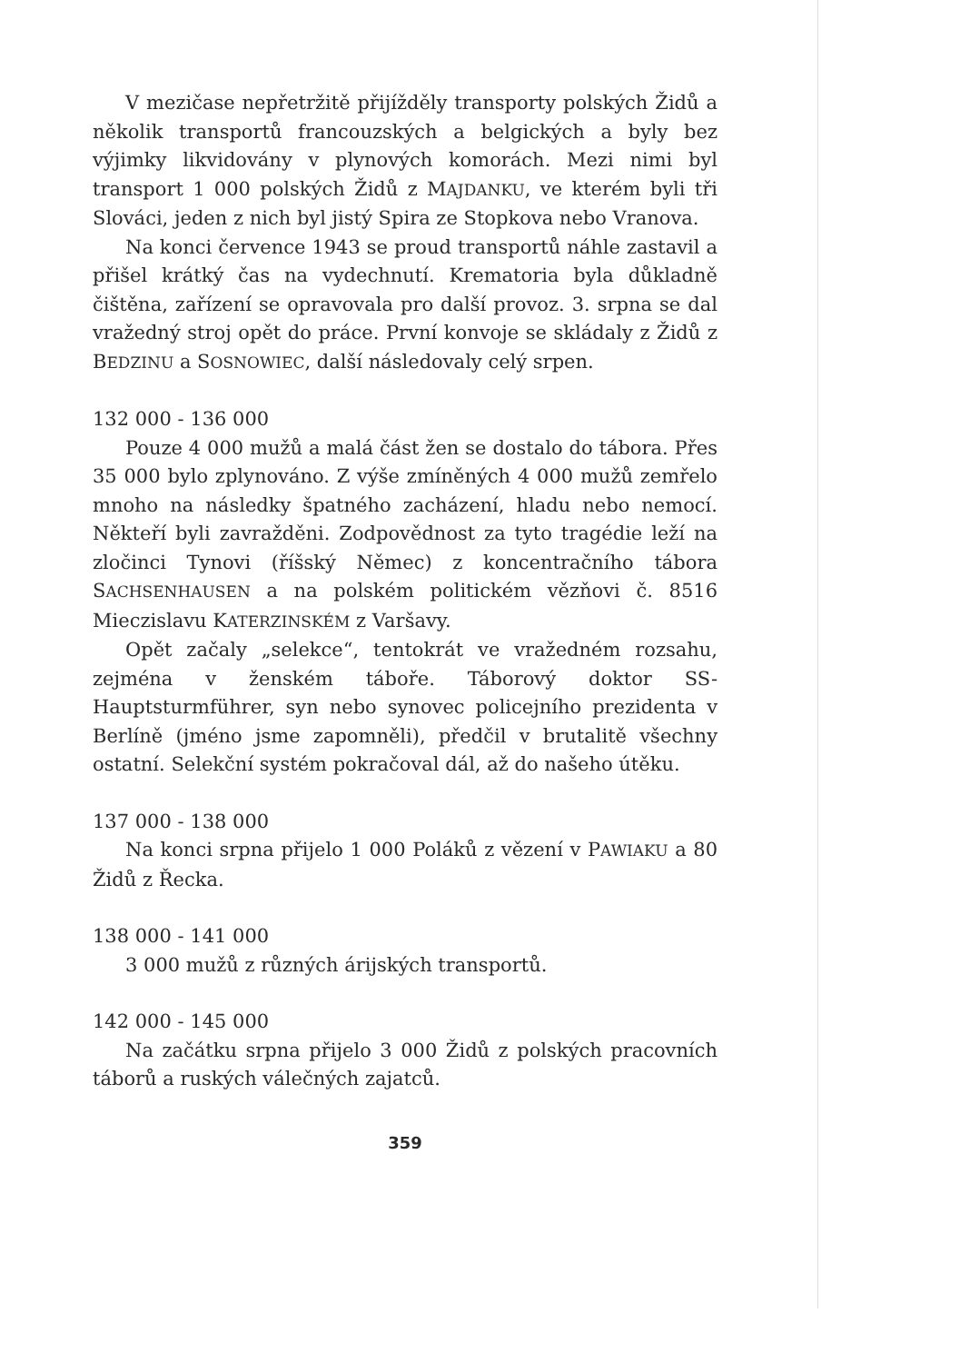V mezičase nepřetržitě přijížděly transporty polských Židů a několik transportů francouzských a belgických a byly bez výjimky likvidovány v plynových komorách. Mezi nimi byl transport 1 000 polských Židů z MAJDANKU, ve kterém byli tři Slováci, jeden z nich byl jistý Spira ze Stopkova nebo Vranova.
Na konci července 1943 se proud transportů náhle zastavil a přišel krátký čas na vydechnutí. Krematoria byla důkladně čištěna, zařízení se opravovala pro další provoz. 3. srpna se dal vražedný stroj opět do práce. První konvoje se skládaly z Židů z BEDZINU a SOSNOWIEC, další následovaly celý srpen.
132 000 - 136 000
Pouze 4 000 mužů a malá část žen se dostalo do tábora. Přes 35 000 bylo zplynováno. Z výše zmíněných 4 000 mužů zemřelo mnoho na následky špatného zacházení, hladu nebo nemocí. Někteří byli zavražděni. Zodpovědnost za tyto tragédie leží na zločinci Tynovi (říšský Němec) z koncentračního tábora SACHSENHAUSEN a na polském politickém vězňovi č. 8516 Mieczislavu KATERZINSKÉM z Varšavy.
Opět začaly „selekce“, tentokrát ve vražedném rozsahu, zejména v ženském táboře. Táborový doktor SS-Hauptsturmführer, syn nebo synovec policejního prezidenta v Berlíně (jméno jsme zapomněli), předčil v brutalitě všechny ostatní. Selekční systém pokračoval dál, až do našeho útěku.
137 000 - 138 000
Na konci srpna přijelo 1 000 Poláků z vězení v PAWIAKU a 80 Židů z Řecka.
138 000 - 141 000
3 000 mužů z různých árijských transportů.
142 000 - 145 000
Na začátku srpna přijelo 3 000 Židů z polských pracovních táborů a ruských válečných zajatců.
359